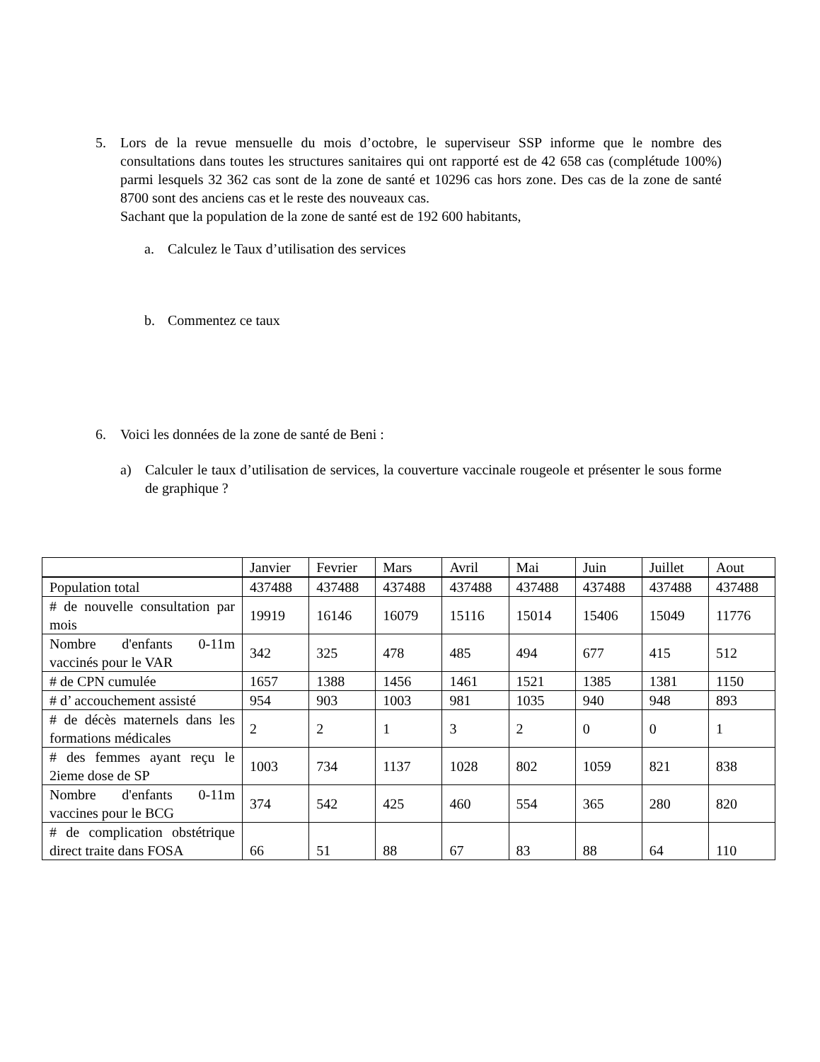5. Lors de la revue mensuelle du mois d’octobre, le superviseur SSP informe que le nombre des consultations dans toutes les structures sanitaires qui ont rapporté est de 42 658 cas (complétude 100%) parmi lesquels 32 362 cas sont de la zone de santé et 10296 cas hors zone. Des cas de la zone de santé 8700 sont des anciens cas et le reste des nouveaux cas.
Sachant que la population de la zone de santé est de 192 600 habitants,
a. Calculez le Taux d’utilisation des services
b. Commentez ce taux
6. Voici les données de la zone de santé de Beni :
a) Calculer le taux d’utilisation de services, la couverture vaccinale rougeole et présenter le sous forme de graphique ?
| | Janvier | Fevrier | Mars | Avril | Mai | Juin | Juillet | Aout |
| --- | --- | --- | --- | --- | --- | --- | --- | --- |
| Population total | 437488 | 437488 | 437488 | 437488 | 437488 | 437488 | 437488 | 437488 |
| # de nouvelle consultation par mois | 19919 | 16146 | 16079 | 15116 | 15014 | 15406 | 15049 | 11776 |
| Nombre d'enfants 0-11m vaccinés pour le VAR | 342 | 325 | 478 | 485 | 494 | 677 | 415 | 512 |
| # de CPN cumulée | 1657 | 1388 | 1456 | 1461 | 1521 | 1385 | 1381 | 1150 |
| # d’ accouchement assisté | 954 | 903 | 1003 | 981 | 1035 | 940 | 948 | 893 |
| # de décès maternels dans les formations médicales | 2 | 2 | 1 | 3 | 2 | 0 | 0 | 1 |
| # des femmes ayant reçu le 2ieme dose de SP | 1003 | 734 | 1137 | 1028 | 802 | 1059 | 821 | 838 |
| Nombre d'enfants 0-11m vaccines pour le BCG | 374 | 542 | 425 | 460 | 554 | 365 | 280 | 820 |
| # de complication obstétrique direct traite dans FOSA | 66 | 51 | 88 | 67 | 83 | 88 | 64 | 110 |